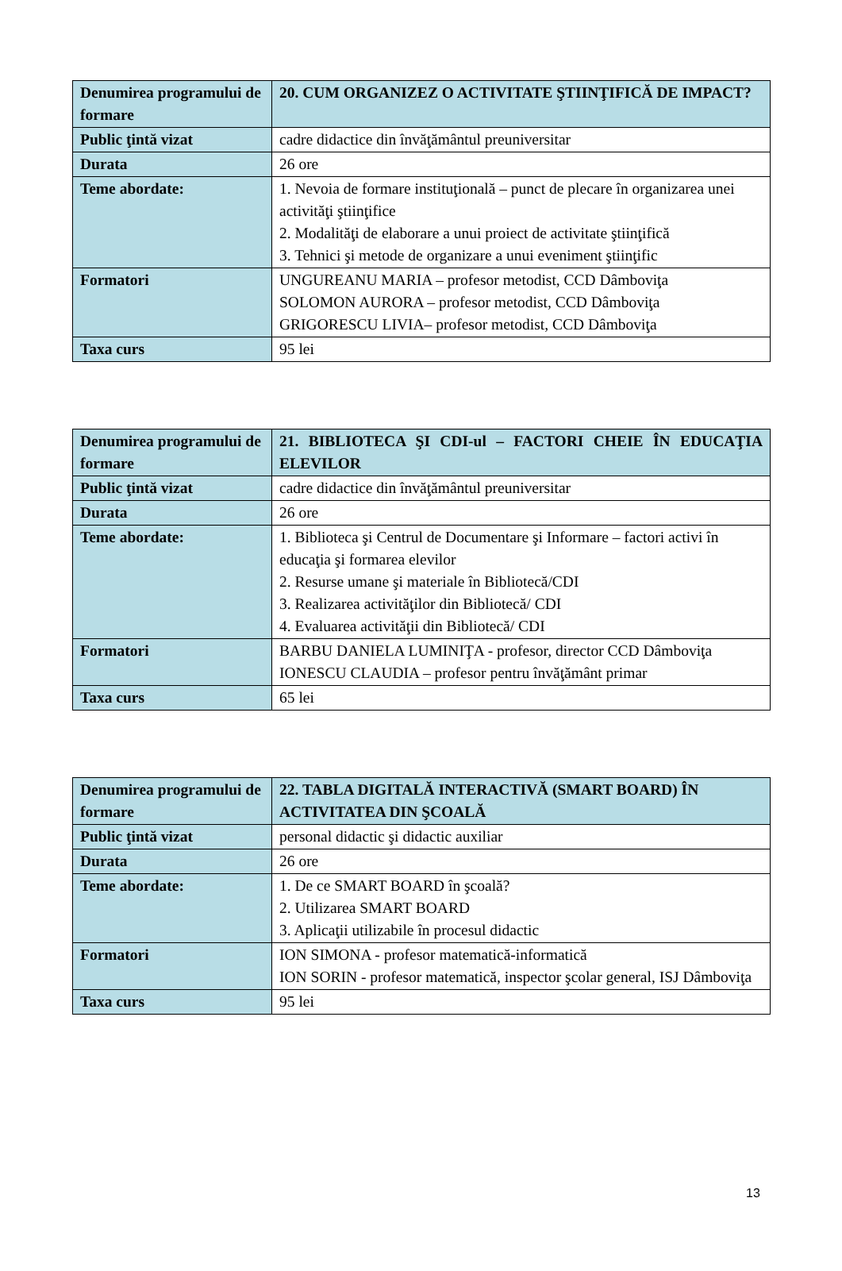| Denumirea programului de formare | 20. CUM ORGANIZEZ O ACTIVITATE ŞTIINŢIFICĂ DE IMPACT? |
| Public ţintă vizat | cadre didactice din învăţământul preuniversitar |
| Durata | 26 ore |
| Teme abordate: | 1. Nevoia de formare instituţională – punct de plecare în organizarea unei activităţi ştiinţifice 2. Modalităţi de elaborare a unui proiect de activitate ştiinţifică 3. Tehnici şi metode de organizare a unui eveniment ştiinţific |
| Formatori | UNGUREANU MARIA – profesor metodist, CCD Dâmboviţa SOLOMON AURORA – profesor metodist, CCD Dâmboviţa GRIGORESCU LIVIA– profesor metodist, CCD Dâmboviţa |
| Taxa curs | 95 lei |
| Denumirea programului de formare | 21. BIBLIOTECA ŞI CDI-ul – FACTORI CHEIE ÎN EDUCAŢIA ELEVILOR |
| Public ţintă vizat | cadre didactice din învăţământul preuniversitar |
| Durata | 26 ore |
| Teme abordate: | 1. Biblioteca şi Centrul de Documentare şi Informare – factori activi în educaţia şi formarea elevilor 2. Resurse umane şi materiale în Bibliotecă/CDI 3. Realizarea activităţilor din Bibliotecă/ CDI 4. Evaluarea activităţii din Bibliotecă/ CDI |
| Formatori | BARBU DANIELA LUMINIŢA - profesor, director CCD Dâmboviţa IONESCU CLAUDIA – profesor pentru învăţământ primar |
| Taxa curs | 65 lei |
| Denumirea programului de formare | 22. TABLA DIGITALĂ INTERACTIVĂ (SMART BOARD) ÎN ACTIVITATEA DIN ŞCOALĂ |
| Public ţintă vizat | personal didactic şi didactic auxiliar |
| Durata | 26 ore |
| Teme abordate: | 1. De ce SMART BOARD în şcoală? 2. Utilizarea SMART BOARD 3. Aplicaţii utilizabile în procesul didactic |
| Formatori | ION SIMONA - profesor matematică-informatică ION SORIN - profesor matematică, inspector şcolar general, ISJ Dâmboviţa |
| Taxa curs | 95 lei |
13